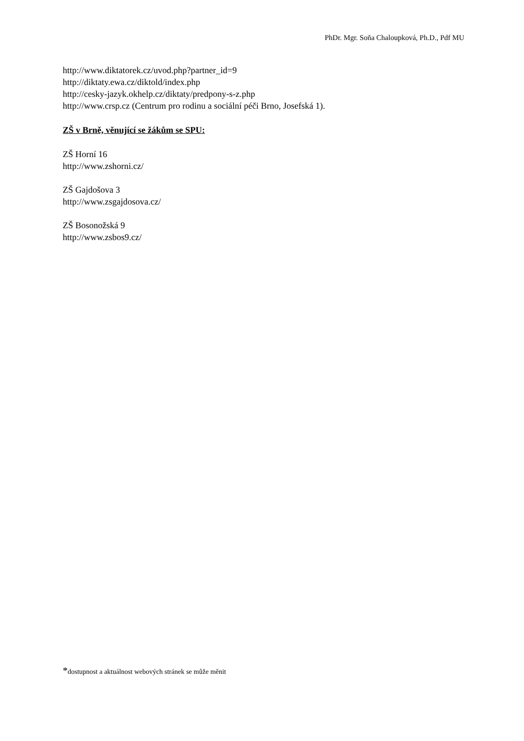PhDr. Mgr. Soňa Chaloupková, Ph.D., Pdf MU
http://www.diktatorek.cz/uvod.php?partner_id=9
http://diktaty.ewa.cz/diktold/index.php
http://cesky-jazyk.okhelp.cz/diktaty/predpony-s-z.php
http://www.crsp.cz (Centrum pro rodinu a sociální péči Brno, Josefská 1).
ZŠ v Brně, věnující se žákům se SPU:
ZŠ Horní 16
http://www.zshorni.cz/
ZŠ Gajdošova 3
http://www.zsgajdosova.cz/
ZŠ Bosonožská 9
http://www.zsbos9.cz/
*dostupnost a aktuálnost webových stránek se může měnit